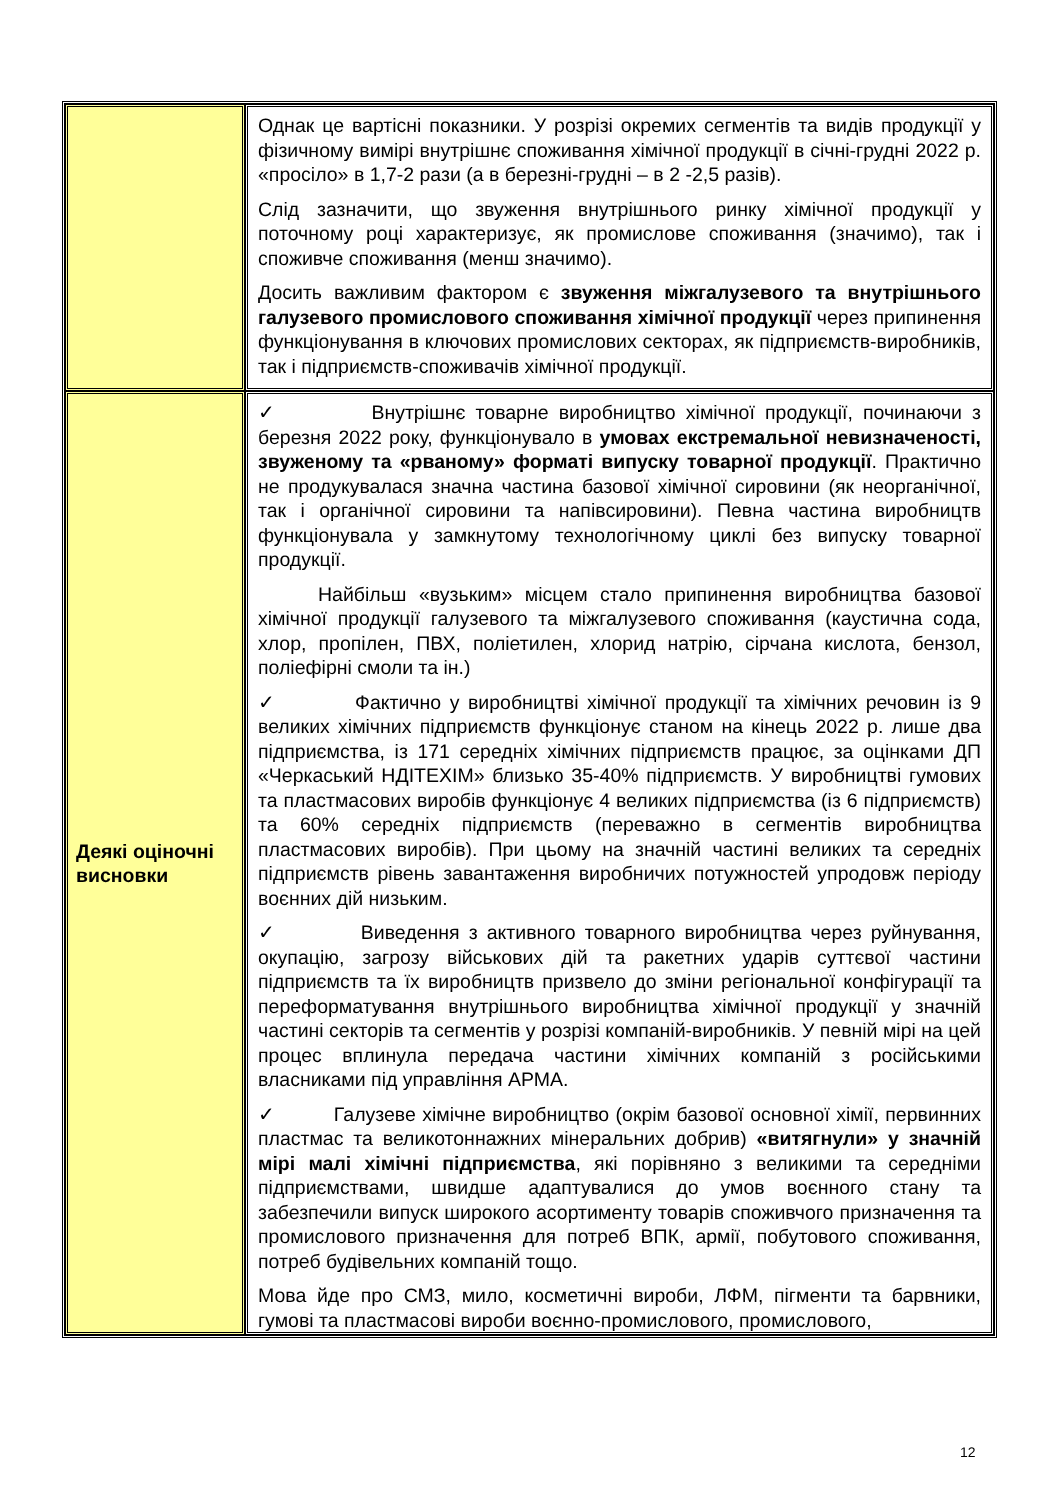| | Однак це вартісні показники. У розрізі окремих сегментів та видів продукції у фізичному вимірі внутрішнє споживання хімічної продукції в січні-грудні 2022 р. «просіло» в 1,7-2 рази (а в березні-грудні – в 2 -2,5 разів). Слід зазначити, що звуження внутрішнього ринку хімічної продукції у поточному році характеризує, як промислове споживання (значимо), так і споживче споживання (менш значимо). Досить важливим фактором є звуження міжгалузевого та внутрішнього галузевого промислового споживання хімічної продукції через припинення функціонування в ключових промислових секторах, як підприємств-виробників, так і підприємств-споживачів хімічної продукції. |
| Деякі оціночні висновки | ✓ Внутрішнє товарне виробництво хімічної продукції, починаючи з березня 2022 року, функціонувало в умовах екстремальної невизначеності, звуженому та «рваному» форматі випуску товарної продукції . Практично не продукувалася значна частина базової хімічної сировини (як неорганічної, так і органічної сировини та напівсировини). Певна частина виробництв функціонувала у замкнутому технологічному циклі без випуску товарної продукції. Найбільш «вузьким» місцем стало припинення виробництва базової хімічної продукції галузевого та міжгалузевого споживання (каустична сода, хлор, пропілен, ПВХ, поліетилен, хлорид натрію, сірчана кислота, бензол, поліефірні смоли та ін.) ✓ Фактично у виробництві хімічної продукції та хімічних речовин із 9 великих хімічних підприємств функціонує станом на кінець 2022 р. лише два підприємства, із 171 середніх хімічних підприємств працює, за оцінками ДП «Черкаський НДІТЕХІМ» близько 35-40% підприємств. У виробництві гумових та пластмасових виробів функціонує 4 великих підприємства (із 6 підприємств) та 60% середніх підприємств (переважно в сегментів виробництва пластмасових виробів). При цьому на значній частині великих та середніх підприємств рівень завантаження виробничих потужностей упродовж періоду воєнних дій низьким. ✓ Виведення з активного товарного виробництва через руйнування, окупацію, загрозу військових дій та ракетних ударів суттєвої частини підприємств та їх виробництв призвело до зміни регіональної конфігурації та переформатування внутрішнього виробництва хімічної продукції у значній частині секторів та сегментів у розрізі компаній-виробників. У певній мірі на цей процес вплинула передача частини хімічних компаній з російськими власниками під управління АРМА. ✓ Галузеве хімічне виробництво (окрім базової основної хімії, первинних пластмас та великотоннажних мінеральних добрив) «витягнули» у значній мірі малі хімічні підприємства , які порівняно з великими та середніми підприємствами, швидше адаптувалися до умов воєнного стану та забезпечили випуск широкого асортименту товарів споживчого призначення та промислового призначення для потреб ВПК, армії, побутового споживання, потреб будівельних компаній тощо. Мова йде про СМЗ, мило, косметичні вироби, ЛФМ, пігменти та барвники, гумові та пластмасові вироби воєнно-промислового, промислового, |
12